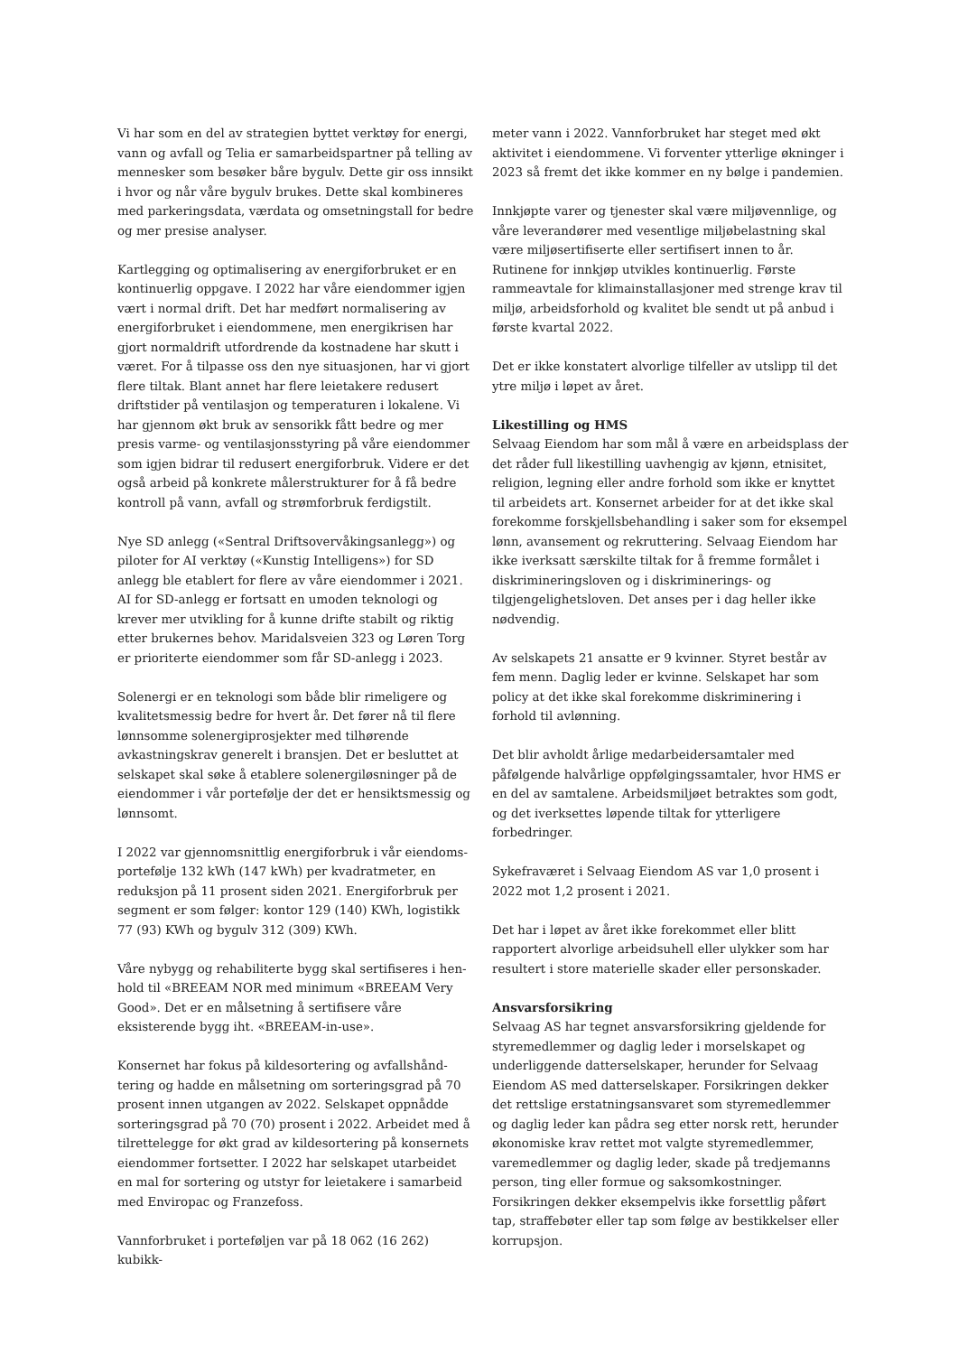Vi har som en del av strategien byttet verktøy for energi, vann og avfall og Telia er samarbeidspartner på telling av mennesker som besøker båre bygulv. Dette gir oss innsikt i hvor og når våre bygulv brukes. Dette skal kombineres med parkeringsdata, værdata og omsetnings­tall for bedre og mer presise analyser.
Kartlegging og optimalisering av energiforbruket er en kontinuerlig oppgave. I 2022 har våre eiendommer igjen vært i normal drift. Det har medført normalisering av energiforbruket i eiendommene, men energikrisen har gjort normaldrift utfordrende da kostnadene har skutt i været. For å tilpasse oss den nye situasjonen, har vi gjort flere tiltak. Blant annet har flere leietakere redusert driftstider på ventilasjon og temperaturen i lokalene. Vi har gjennom økt bruk av sensorikk fått bedre og mer presis varme- og ventilasjonsstyring på våre eiendommer som igjen bidrar til redusert energiforbruk. Videre er det også arbeid på konkrete målerstrukturer for å få bedre kontroll på vann, avfall og strømforbruk ferdigstilt.
Nye SD anlegg («Sentral Driftsovervåkingsanlegg») og piloter for AI verktøy («Kunstig Intelligens») for SD anlegg ble etablert for flere av våre eiendommer i 2021. AI for SD-anlegg er fortsatt en umoden teknologi og krever mer utvikling for å kunne drifte stabilt og riktig etter brukernes behov. Maridalsveien 323 og Løren Torg er prioriterte eiendommer som får SD-anlegg i 2023.
Solenergi er en teknologi som både blir rimeligere og kval­itetsmessig bedre for hvert år. Det fører nå til flere lønn­somme solenergiprosjekter med tilhørende avkastnings­krav generelt i bransjen. Det er besluttet at selskapet skal søke å etablere solenergiløsninger på de eiendommer i vår portefølje der det er hensiktsmessig og lønnsomt.
I 2022 var gjennomsnittlig energiforbruk i vår eiendoms­portefølje 132 kWh (147 kWh) per kvadratmeter, en reduksjon på 11 prosent siden 2021. Energiforbruk per segment er som følger: kontor 129 (140) KWh, logistikk 77 (93) KWh og bygulv 312 (309) KWh.
Våre nybygg og rehabiliterte bygg skal sertifiseres i hen­hold til «BREEAM NOR med minimum «BREEAM Very Good». Det er en målsetning å sertifisere våre eksisterende bygg iht. «BREEAM-in-use».
Konsernet har fokus på kildesortering og avfallshånd­tering og hadde en målsetning om sorteringsgrad på 70 prosent innen utgangen av 2022. Selskapet oppnådde sorteringsgrad på 70 (70) prosent i 2022. Arbeidet med å tilrettelegge for økt grad av kildesortering på konsernets eiendommer fortsetter. I 2022 har selskapet utarbeidet en mal for sortering og utstyr for leietakere i samarbeid med Enviropac og Franzefoss.
Vannforbruket i porteføljen var på 18 062 (16 262) kubikk-
meter vann i 2022. Vannforbruket har steget med økt aktivitet i eiendommene. Vi forventer ytterlige økninger i 2023 så fremt det ikke kommer en ny bølge i pandemien.
Innkjøpte varer og tjenester skal være miljøvennlige, og våre leverandører med vesentlige miljøbelastning skal være miljøsertifiserte eller sertifisert innen to år. Rutinene for innkjøp utvikles kontinuerlig. Første rammeavtale for klimainstallasjoner med strenge krav til miljø, arbeids­forhold og kvalitet ble sendt ut på anbud i første kvartal 2022.
Det er ikke konstatert alvorlige tilfeller av utslipp til det ytre miljø i løpet av året.
Likestilling og HMS
Selvaag Eiendom har som mål å være en arbeidsplass der det råder full likestilling uavhengig av kjønn, etnisitet, religion, legning eller andre forhold som ikke er knyttet til arbeidets art. Konsernet arbeider for at det ikke skal forekomme forskjellsbehandling i saker som for eksempel lønn, avansement og rekruttering. Selvaag Eiendom har ikke iverksatt særskilte tiltak for å fremme formålet i diskrimineringsloven og i diskriminerings- og tilgjengelighetsloven. Det anses per i dag heller ikke nødvendig.
Av selskapets 21 ansatte er 9 kvinner. Styret består av fem menn. Daglig leder er kvinne. Selskapet har som policy at det ikke skal forekomme diskriminering i forhold til avlønning.
Det blir avholdt årlige medarbeidersamtaler med påfølgende halvårlige oppfølgingssamtaler, hvor HMS er en del av samtalene. Arbeidsmiljøet betraktes som godt, og det iverksettes løpende tiltak for ytterligere forbedringer.
Sykefraværet i Selvaag Eiendom AS var 1,0 prosent i 2022 mot 1,2 prosent i 2021.
Det har i løpet av året ikke forekommet eller blitt rapportert alvorlige arbeidsuhell eller ulykker som har resultert i store materielle skader eller personskader.
Ansvarsforsikring
Selvaag AS har tegnet ansvarsforsikring gjeldende for styremedlemmer og daglig leder i morselskapet og under­liggende datterselskaper, herunder for Selvaag Eiendom AS med datterselskaper. Forsikringen dekker det rettslige erstatningsansvaret som styremedlemmer og daglig leder kan pådra seg etter norsk rett, herunder økonomiske krav rettet mot valgte styremedlemmer, varemedlemmer og daglig leder, skade på tredjemanns person, ting eller formue og saksomkostninger. Forsikringen dekker eksempelvis ikke forsettlig påført tap, straffebøter eller tap som følge av bestikkelser eller korrupsjon.